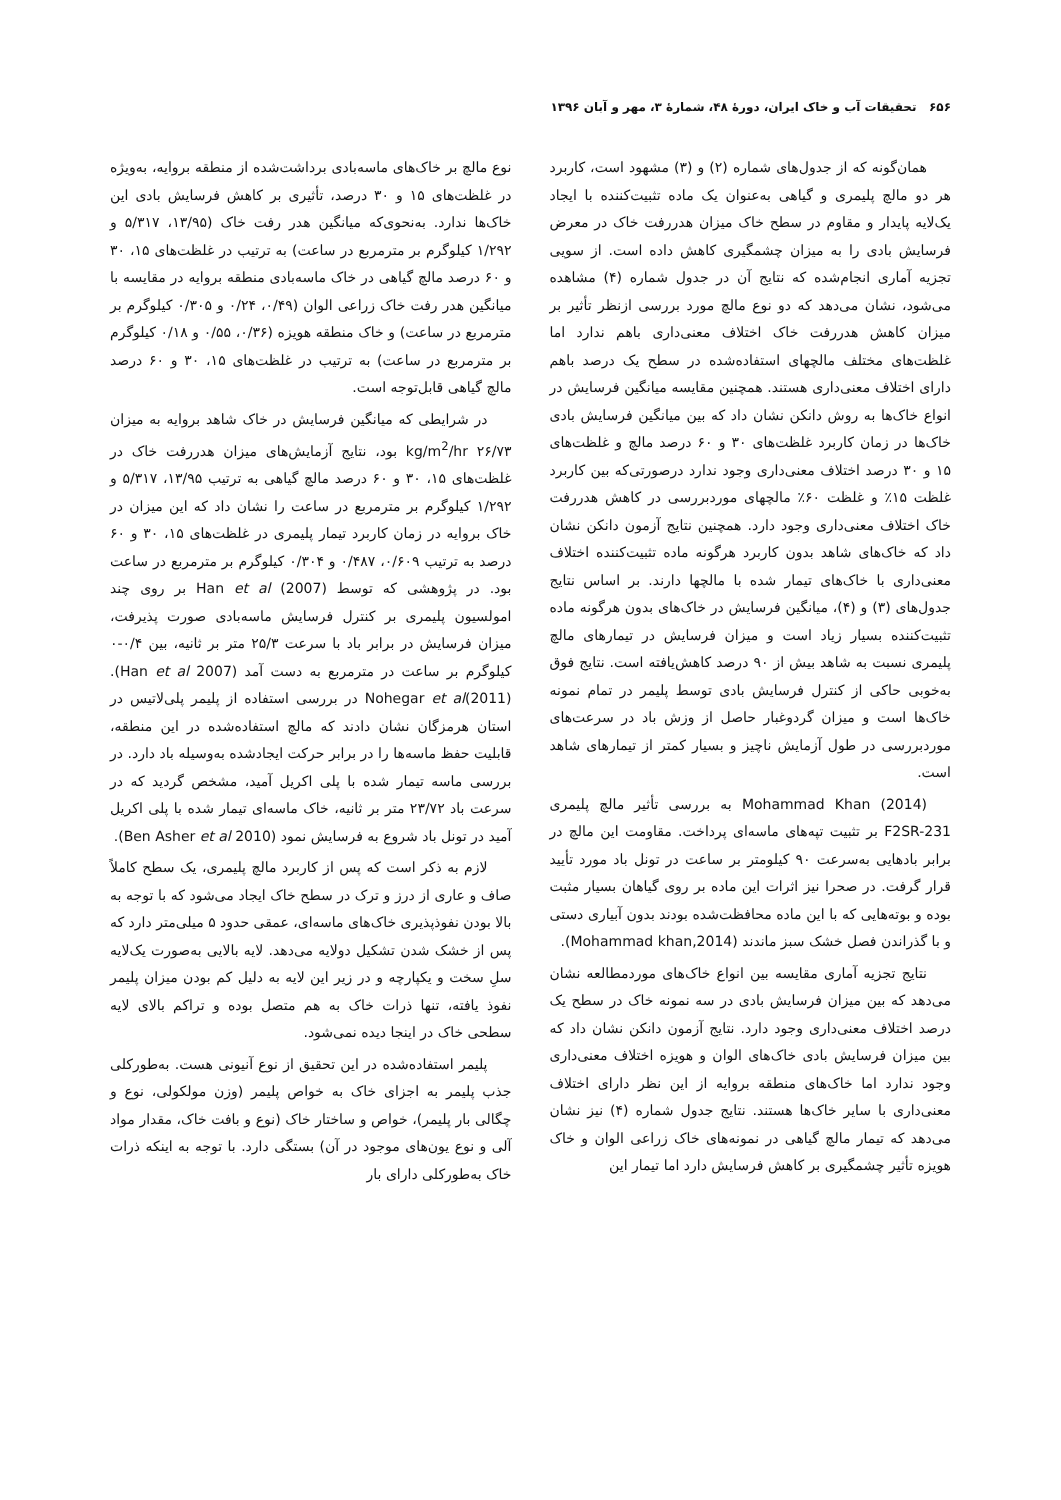۶۵۶ تحقیقات آب و خاک ایران، دورهٔ ۴۸، شمارهٔ ۳، مهر و آبان ۱۳۹۶
همان‌گونه که از جدول‌های شماره (۲) و (۳) مشهود است، کاربرد هر دو مالچ پلیمری و گیاهی به‌عنوان یک ماده تثبیت‌کننده با ایجاد یک‌لایه پایدار و مقاوم در سطح خاک میزان هدررفت خاک در معرض فرسایش بادی را به میزان چشمگیری کاهش داده است. از سویی تجزیه آماری انجام‌شده که نتایج آن در جدول شماره (۴) مشاهده می‌شود، نشان می‌دهد که دو نوع مالچ مورد بررسی ازنظر تأثیر بر میزان کاهش هدررفت خاک اختلاف معنی‌داری باهم ندارد اما غلظت‌های مختلف مالچهای استفاده‌شده در سطح یک درصد باهم دارای اختلاف معنی‌داری هستند. همچنین مقایسه میانگین فرسایش در انواع خاک‌ها به روش دانکن نشان داد که بین میانگین فرسایش بادی خاک‌ها در زمان کاربرد غلظت‌های ۳۰ و ۶۰ درصد مالچ و غلظت‌های ۱۵ و ۳۰ درصد اختلاف معنی‌داری وجود ندارد درصورتی‌که بین کاربرد غلظت ۱۵٪ و غلظت ۶۰٪ مالچهای موردبررسی در کاهش هدررفت خاک اختلاف معنی‌داری وجود دارد. همچنین نتایج آزمون دانکن نشان داد که خاک‌های شاهد بدون کاربرد هرگونه ماده تثبیت‌کننده اختلاف معنی‌داری با خاک‌های تیمار شده با مالچها دارند. بر اساس نتایج جدول‌های (۳) و (۴)، میانگین فرسایش در خاک‌های بدون هرگونه ماده تثبیت‌کننده بسیار زیاد است و میزان فرسایش در تیمارهای مالچ پلیمری نسبت به شاهد بیش از ۹۰ درصد کاهش‌یافته است. نتایج فوق به‌خوبی حاکی از کنترل فرسایش بادی توسط پلیمر در تمام نمونه خاک‌ها است و میزان گردوغبار حاصل از وزش باد در سرعت‌های موردبررسی در طول آزمایش ناچیز و بسیار کمتر از تیمارهای شاهد است.
Mohammad Khan (2014) به بررسی تأثیر مالچ پلیمری F2SR-231 بر تثبیت تپه‌های ماسه‌ای پرداخت. مقاومت این مالچ در برابر بادهایی به‌سرعت ۹۰ کیلومتر بر ساعت در تونل باد مورد تأیید قرار گرفت. در صحرا نیز اثرات این ماده بر روی گیاهان بسیار مثبت بوده و بوته‌هایی که با این ماده محافظت‌شده بودند بدون آبیاری دستی و با گذراندن فصل خشک سبز ماندند (Mohammad khan,2014).
نتایج تجزیه آماری مقایسه بین انواع خاک‌های موردمطالعه نشان می‌دهد که بین میزان فرسایش بادی در سه نمونه خاک در سطح یک درصد اختلاف معنی‌داری وجود دارد. نتایج آزمون دانکن نشان داد که بین میزان فرسایش بادی خاک‌های الوان و هویزه اختلاف معنی‌داری وجود ندارد اما خاک‌های منطقه بروایه از این نظر دارای اختلاف معنی‌داری با سایر خاک‌ها هستند. نتایج جدول شماره (۴) نیز نشان می‌دهد که تیمار مالچ گیاهی در نمونه‌های خاک زراعی الوان و خاک هویزه تأثیر چشمگیری بر کاهش فرسایش دارد اما تیمار این
نوع مالچ بر خاک‌های ماسه‌بادی برداشت‌شده از منطقه بروایه، به‌ویژه در غلظت‌های ۱۵ و ۳۰ درصد، تأثیری بر کاهش فرسایش بادی این خاک‌ها ندارد. به‌نحوی‌که میانگین هدر رفت خاک (۱۳/۹۵، ۵/۳۱۷ و ۱/۲۹۲ کیلوگرم بر مترمربع در ساعت) به ترتیب در غلظت‌های ۱۵، ۳۰ و ۶۰ درصد مالچ گیاهی در خاک ماسه‌بادی منطقه بروایه در مقایسه با میانگین هدر رفت خاک زراعی الوان (۰/۴۹، ۰/۲۴ و ۰/۳۰۵ کیلوگرم بر مترمربع در ساعت) و خاک منطقه هویزه (۰/۳۶، ۰/۵۵ و ۰/۱۸ کیلوگرم بر مترمربع در ساعت) به ترتیب در غلظت‌های ۱۵، ۳۰ و ۶۰ درصد مالچ گیاهی قابل‌توجه است.
در شرایطی که میانگین فرسایش در خاک شاهد بروایه به میزان kg/m<sup>2</sup>/hr ۲۶/۷۳ بود، نتایج آزمایش‌های میزان هدررفت خاک در غلظت‌های ۱۵، ۳۰ و ۶۰ درصد مالچ گیاهی به ترتیب ۱۳/۹۵، ۵/۳۱۷ و ۱/۲۹۲ کیلوگرم بر مترمربع در ساعت را نشان داد که این میزان در خاک بروایه در زمان کاربرد تیمار پلیمری در غلظت‌های ۱۵، ۳۰ و ۶۰ درصد به ترتیب ۰/۶۰۹، ۰/۴۸۷ و ۰/۳۰۴ کیلوگرم بر مترمربع در ساعت بود. در پژوهشی که توسط Han et al (2007) بر روی چند امولسیون پلیمری بر کنترل فرسایش ماسه‌بادی صورت پذیرفت، میزان فرسایش در برابر باد با سرعت ۲۵/۳ متر بر ثانیه، بین ۰/۴-۰ کیلوگرم بر ساعت در مترمربع به دست آمد (Han et al 2007). Nohegar et al(2011) در بررسی استفاده از پلیمر پلی‌لاتیس در استان هرمزگان نشان دادند که مالچ استفاده‌شده در این منطقه، قابلیت حفظ ماسه‌ها را در برابر حرکت ایجادشده به‌وسیله باد دارد. در بررسی ماسه تیمار شده با پلی اکریل آمید، مشخص گردید که در سرعت باد ۲۳/۷۲ متر بر ثانیه، خاک ماسه‌ای تیمار شده با پلی اکریل آمید در تونل باد شروع به فرسایش نمود (Ben Asher et al 2010).
لازم به ذکر است که پس از کاربرد مالچ پلیمری، یک سطح کاملاً صاف و عاری از درز و ترک در سطح خاک ایجاد می‌شود که با توجه به بالا بودن نفوذپذیری خاک‌های ماسه‌ای، عمقی حدود ۵ میلی‌متر دارد که پس از خشک شدن تشکیل دولایه می‌دهد. لایه بالایی به‌صورت یک‌لایه سلِ سخت و یکپارچه و در زیر این لایه به دلیل کم بودن میزان پلیمر نفوذ یافته، تنها ذرات خاک به هم متصل بوده و تراکم بالای لایه سطحی خاک در اینجا دیده نمی‌شود.
پلیمر استفاده‌شده در این تحقیق از نوع آنیونی هست. به‌طورکلی جذب پلیمر به اجزای خاک به خواص پلیمر (وزن مولکولی، نوع و چگالی بار پلیمر)، خواص و ساختار خاک (نوع و بافت خاک، مقدار مواد آلی و نوع یون‌های موجود در آن) بستگی دارد. با توجه به اینکه ذرات خاک به‌طورکلی دارای بار